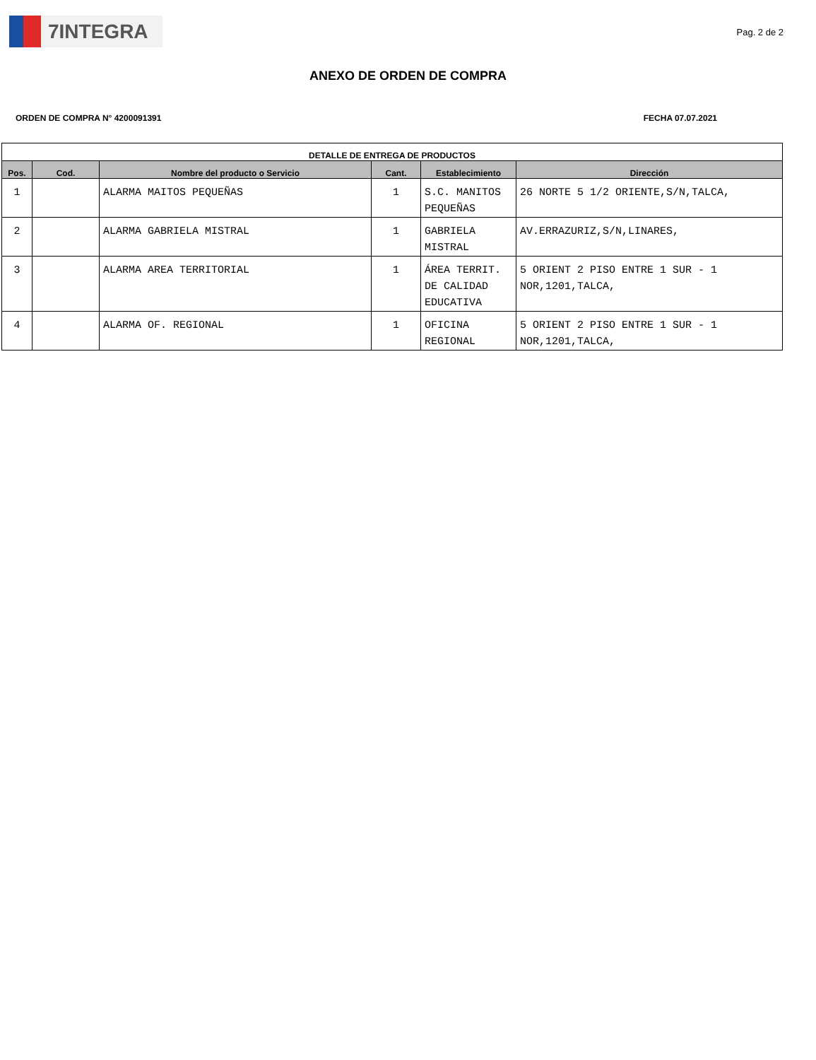7INTEGRA
Pag. 2 de 2
ANEXO DE ORDEN DE COMPRA
ORDEN DE COMPRA N° 4200091391 FECHA 07.07.2021
| DETALLE DE ENTREGA DE PRODUCTOS | | | | | |
| --- | --- | --- | --- | --- | --- |
| Pos. | Cod. | Nombre del producto o Servicio | Cant. | Establecimiento | Dirección |
| 1 | | ALARMA MAITOS PEQUEÑAS | 1 | S.C. MANITOS PEQUEÑAS | 26 NORTE 5 1/2 ORIENTE,S/N,TALCA, |
| 2 | | ALARMA GABRIELA MISTRAL | 1 | GABRIELA MISTRAL | AV.ERRAZURIZ,S/N,LINARES, |
| 3 | | ALARMA AREA TERRITORIAL | 1 | ÁREA TERRIT. DE CALIDAD EDUCATIVA | 5 ORIENT 2 PISO ENTRE 1 SUR - 1 NOR,1201,TALCA, |
| 4 | | ALARMA OF. REGIONAL | 1 | OFICINA REGIONAL | 5 ORIENT 2 PISO ENTRE 1 SUR - 1 NOR,1201,TALCA, |